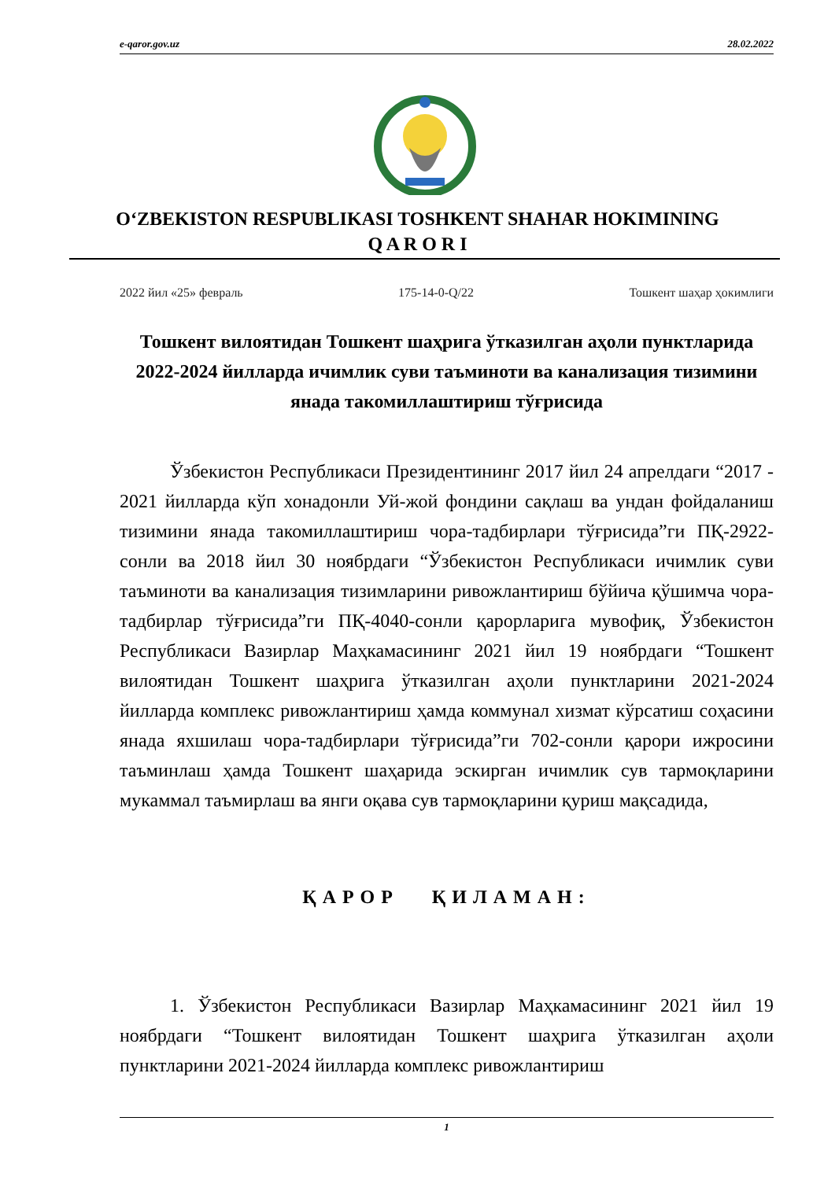e-qaror.gov.uz 28.02.2022
O‘ZBEKISTON RESPUBLIKASI TOSHKENT SHAHAR HOKIMINING
Q A R O R I
2022 йил «25» февраль 175-14-0-Q/22 Тошкент шаҳар ҳокимлиги
Тошкент вилоятидан Тошкент шаҳрига ўтказилган аҳоли пунктларида 2022-2024 йилларда ичимлик суви таъминоти ва канализация тизимини янада такомиллаштириш тўғрисида
Ўзбекистон Республикаси Президентининг 2017 йил 24 апрелдаги “2017 - 2021 йилларда кўп хонадонли Уй-жой фондини сақлаш ва ундан фойдаланиш тизимини янада такомиллаштириш чора-тадбирлари тўғрисида”ги ПҚ-2922-сонли ва 2018 йил 30 ноябрдаги “Ўзбекистон Республикаси ичимлик суви таъминоти ва канализация тизимларини ривожлантириш бўйича қўшимча чора-тадбирлар тўғрисида”ги ПҚ-4040-сонли қарорларига мувофиқ, Ўзбекистон Республикаси Вазирлар Маҳкамасининг 2021 йил 19 ноябрдаги “Тошкент вилоятидан Тошкент шаҳрига ўтказилган аҳоли пунктларини 2021-2024 йилларда комплекс ривожлантириш ҳамда коммунал хизмат кўрсатиш соҳасини янада яхшилаш чора-тадбирлари тўғрисида”ги 702-сонли қарори ижросини таъминлаш ҳамда Тошкент шаҳарида эскирган ичимлик сув тармоқларини мукаммал таъмирлаш ва янги оқава сув тармоқларини қуриш мақсадида,
ҚАРОР ҚИЛАМАН:
1. Ўзбекистон Республикаси Вазирлар Маҳкамасининг 2021 йил 19 ноябрдаги “Тошкент вилоятидан Тошкент шаҳрига ўтказилган аҳоли пунктларини 2021-2024 йилларда комплекс ривожлантириш
1